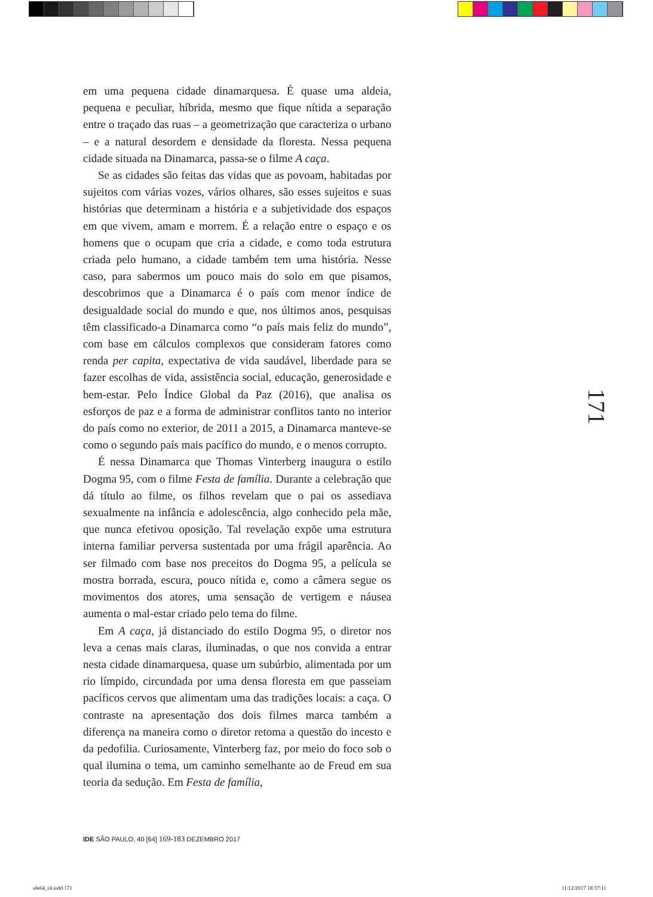em uma pequena cidade dinamarquesa. É quase uma aldeia, pequena e peculiar, híbrida, mesmo que fique nítida a separação entre o traçado das ruas – a geometrização que caracteriza o urbano – e a natural desordem e densidade da floresta. Nessa pequena cidade situada na Dinamarca, passa-se o filme A caça.
Se as cidades são feitas das vidas que as povoam, habitadas por sujeitos com várias vozes, vários olhares, são esses sujeitos e suas histórias que determinam a história e a subjetividade dos espaços em que vivem, amam e morrem. É a relação entre o espaço e os homens que o ocupam que cria a cidade, e como toda estrutura criada pelo humano, a cidade também tem uma história. Nesse caso, para sabermos um pouco mais do solo em que pisamos, descobrimos que a Dinamarca é o país com menor índice de desigualdade social do mundo e que, nos últimos anos, pesquisas têm classificado-a Dinamarca como “o país mais feliz do mundo”, com base em cálculos complexos que consideram fatores como renda per capita, expectativa de vida saudável, liberdade para se fazer escolhas de vida, assistência social, educação, generosidade e bem-estar. Pelo Índice Global da Paz (2016), que analisa os esforços de paz e a forma de administrar conflitos tanto no interior do país como no exterior, de 2011 a 2015, a Dinamarca manteve-se como o segundo país mais pacífico do mundo, e o menos corrupto.
É nessa Dinamarca que Thomas Vinterberg inaugura o estilo Dogma 95, com o filme Festa de família. Durante a celebração que dá título ao filme, os filhos revelam que o pai os assediava sexualmente na infância e adolescência, algo conhecido pela mãe, que nunca efetivou oposição. Tal revelação expõe uma estrutura interna familiar perversa sustentada por uma frágil aparência. Ao ser filmado com base nos preceitos do Dogma 95, a película se mostra borrada, escura, pouco nítida e, como a câmera segue os movimentos dos atores, uma sensação de vertigem e náusea aumenta o mal-estar criado pelo tema do filme.
Em A caça, já distanciado do estilo Dogma 95, o diretor nos leva a cenas mais claras, iluminadas, o que nos convida a entrar nesta cidade dinamarquesa, quase um subúrbio, alimentada por um rio límpido, circundada por uma densa floresta em que passeiam pacíficos cervos que alimentam uma das tradições locais: a caça. O contraste na apresentação dos dois filmes marca também a diferença na maneira como o diretor retoma a questão do incesto e da pedofilia. Curiosamente, Vinterberg faz, por meio do foco sob o qual ilumina o tema, um caminho semelhante ao de Freud em sua teoria da sedução. Em Festa de família,
171
IDE SÃO PAULO, 40 [64] 169-183 DEZEMBRO 2017
ide64_r4.indd 171 11/12/2017 18:37:11